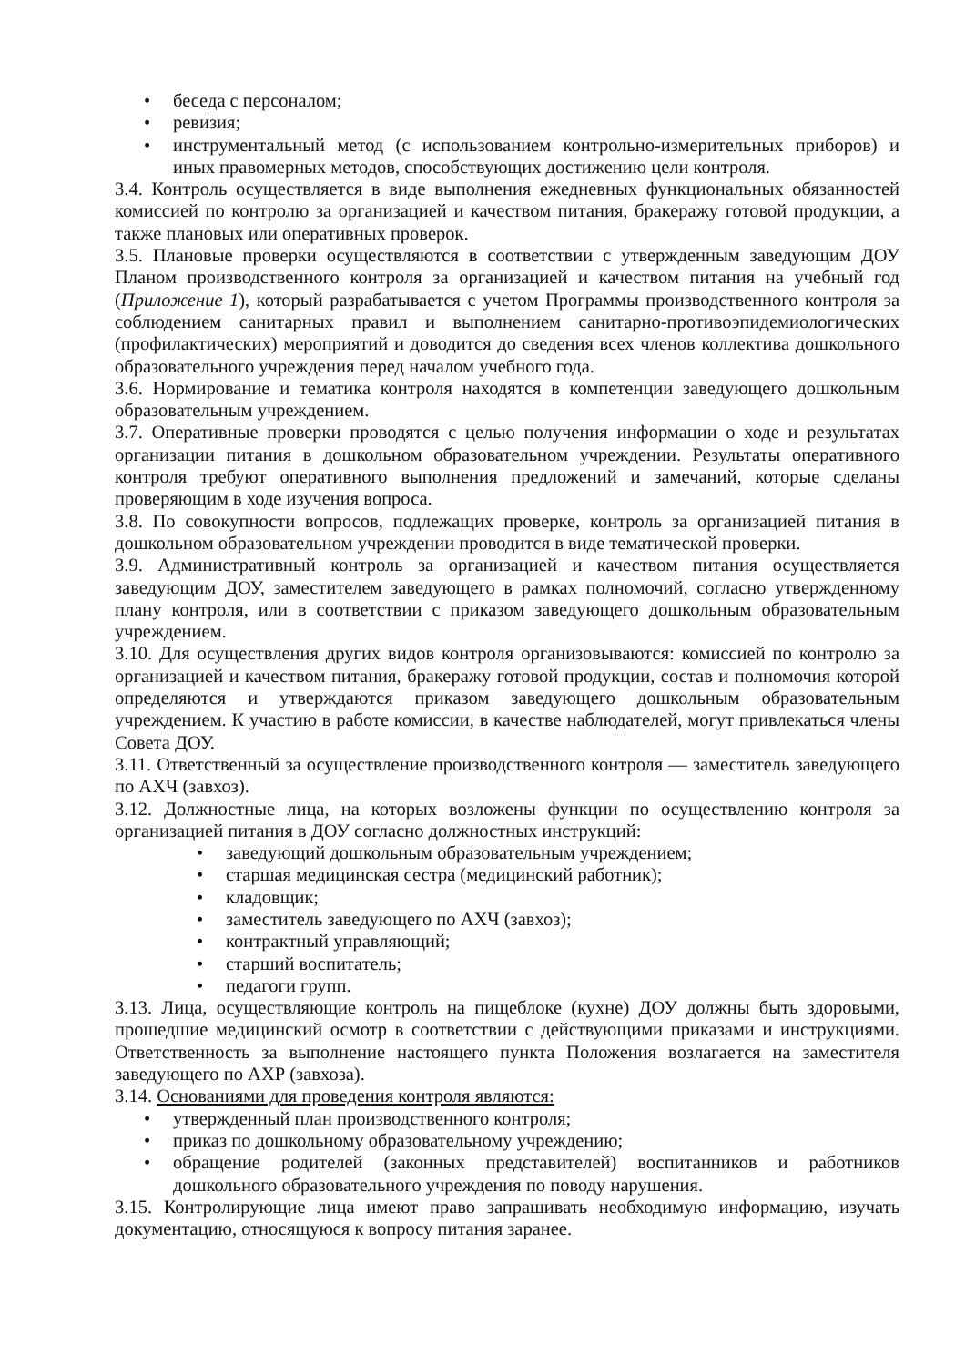• беседа с персоналом;
• ревизия;
• инструментальный метод (с использованием контрольно-измерительных приборов) и иных правомерных методов, способствующих достижению цели контроля.
3.4. Контроль осуществляется в виде выполнения ежедневных функциональных обязанностей комиссией по контролю за организацией и качеством питания, бракеражу готовой продукции, а также плановых или оперативных проверок.
3.5. Плановые проверки осуществляются в соответствии с утвержденным заведующим ДОУ Планом производственного контроля за организацией и качеством питания на учебный год (Приложение 1), который разрабатывается с учетом Программы производственного контроля за соблюдением санитарных правил и выполнением санитарно-противоэпидемиологических (профилактических) мероприятий и доводится до сведения всех членов коллектива дошкольного образовательного учреждения перед началом учебного года.
3.6. Нормирование и тематика контроля находятся в компетенции заведующего дошкольным образовательным учреждением.
3.7. Оперативные проверки проводятся с целью получения информации о ходе и результатах организации питания в дошкольном образовательном учреждении. Результаты оперативного контроля требуют оперативного выполнения предложений и замечаний, которые сделаны проверяющим в ходе изучения вопроса.
3.8. По совокупности вопросов, подлежащих проверке, контроль за организацией питания в дошкольном образовательном учреждении проводится в виде тематической проверки.
3.9. Административный контроль за организацией и качеством питания осуществляется заведующим ДОУ, заместителем заведующего в рамках полномочий, согласно утвержденному плану контроля, или в соответствии с приказом заведующего дошкольным образовательным учреждением.
3.10. Для осуществления других видов контроля организовываются: комиссией по контролю за организацией и качеством питания, бракеражу готовой продукции, состав и полномочия которой определяются и утверждаются приказом заведующего дошкольным образовательным учреждением. К участию в работе комиссии, в качестве наблюдателей, могут привлекаться члены Совета ДОУ.
3.11. Ответственный за осуществление производственного контроля — заместитель заведующего по АХЧ (завхоз).
3.12. Должностные лица, на которых возложены функции по осуществлению контроля за организацией питания в ДОУ согласно должностных инструкций:
• заведующий дошкольным образовательным учреждением;
• старшая медицинская сестра (медицинский работник);
• кладовщик;
• заместитель заведующего по АХЧ (завхоз);
• контрактный управляющий;
• старший воспитатель;
• педагоги групп.
3.13. Лица, осуществляющие контроль на пищеблоке (кухне) ДОУ должны быть здоровыми, прошедшие медицинский осмотр в соответствии с действующими приказами и инструкциями. Ответственность за выполнение настоящего пункта Положения возлагается на заместителя заведующего по АХР (завхоза).
3.14. Основаниями для проведения контроля являются:
• утвержденный план производственного контроля;
• приказ по дошкольному образовательному учреждению;
• обращение родителей (законных представителей) воспитанников и работников дошкольного образовательного учреждения по поводу нарушения.
3.15. Контролирующие лица имеют право запрашивать необходимую информацию, изучать документацию, относящуюся к вопросу питания заранее.